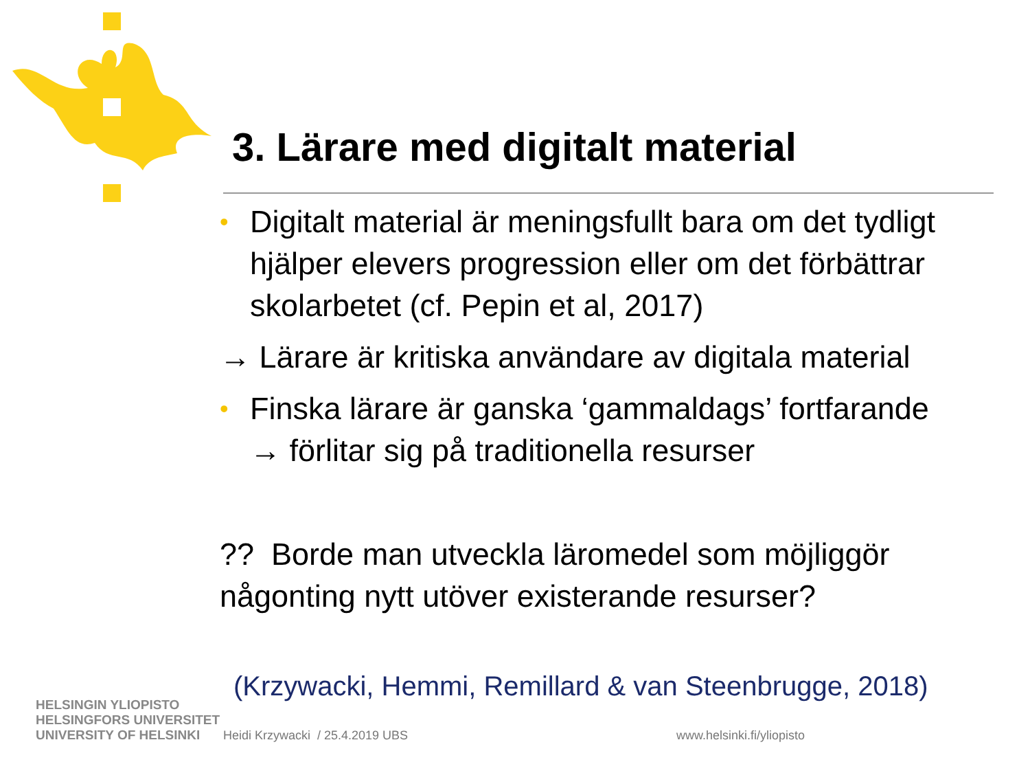3. Lärare med digitalt material
• Digitalt material är meningsfullt bara om det tydligt hjälper elevers progression eller om det förbättrar skolarbetet (cf. Pepin et al, 2017)
→ Lärare är kritiska användare av digitala material
• Finska lärare är ganska ‘gammaldags’ fortfarande
→ förlitar sig på traditionella resurser
?? Borde man utveckla läromedel som möjliggör någonting nytt utöver existerande resurser?
(Krzywacki, Hemmi, Remillard & van Steenbrugge, 2018)
HELSINGIN YLIOPISTO
HELSINGFORS UNIVERSITET
UNIVERSITY OF HELSINKI
Heidi Krzywacki / 25.4.2019 UBS
www.helsinki.fi/yliopisto